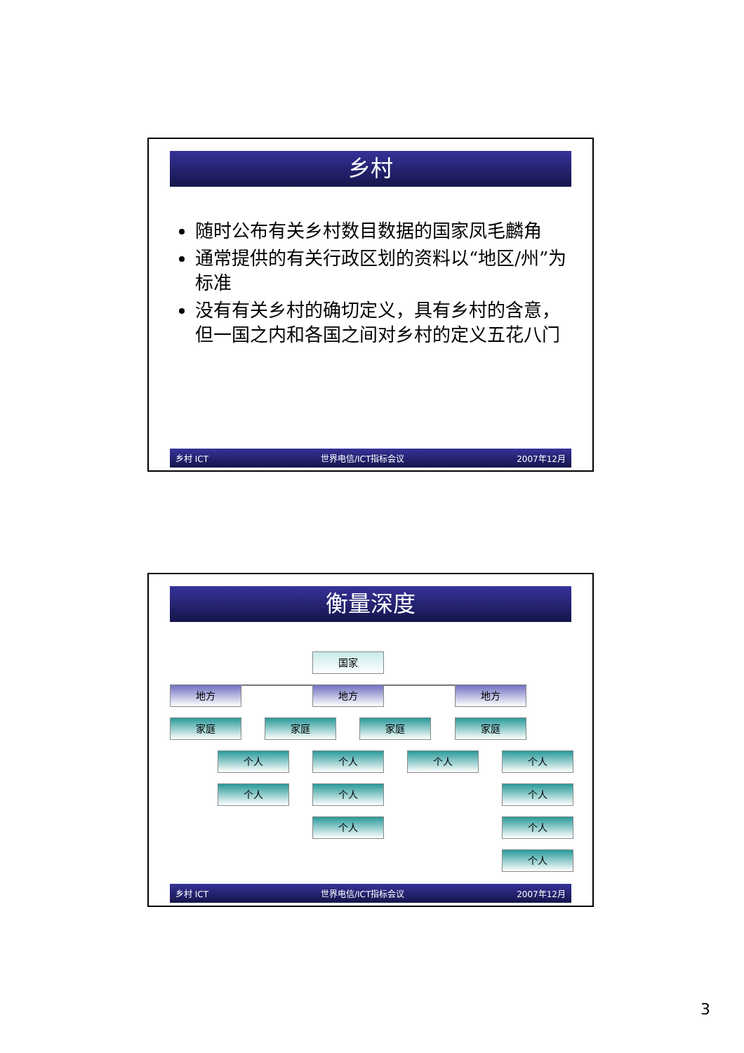乡村
随时公布有关乡村数目数据的国家凤毛麟角
通常提供的有关行政区划的资料以“地区/州”为标准
没有有关乡村的确切定义，具有乡村的含意，但一国之内和各国之间对乡村的定义五花八门
乡村 ICT 世界电信/ICT指标会议 2007年12月
衡量深度
国家
地方 地方 地方
家庭 家庭 家庭 家庭
个人
个人
个人
个人
个人
个人 个人
个人
个人
个人
乡村 ICT 世界电信/ICT指标会议 2007年12月
3